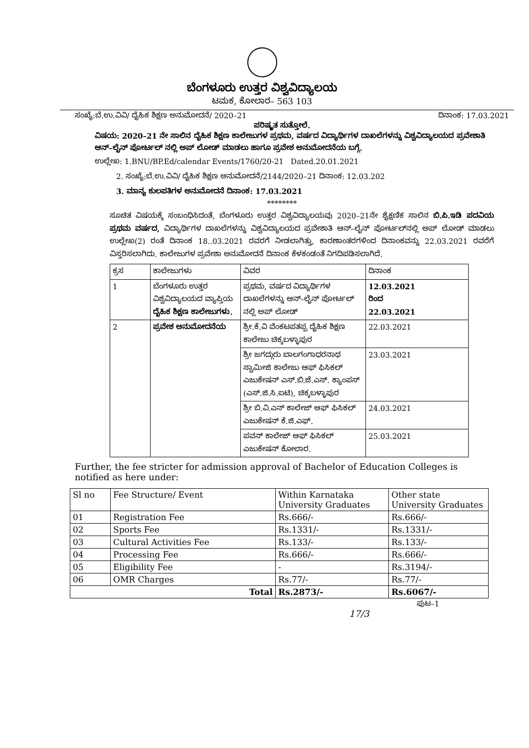ಬೆಂಗಳೂರು ಉತ್ತರ ವಿಶ್ವವಿದ್ಯಾಲಯ
ಟಮಕ, ಕೋಲಾರ– 563 103
ಸಂಖ್ಯೆ:ಬೆ.ಉ.ವಿವಿ/ ದೈಹಿಕ ಶಿಕ್ಷಣ ಅನುಮೋದನೆ/ 2020–21 ದಿನಾಂಕ: 17.03.2021
ಪರಿಷ್ಕೃತ ಸುತ್ತೋಲೆ.
ವಿಷಯ: 2020–21 ನೇ ಸಾಲಿನ ದೈಹಿಕ ಶಿಕ್ಷಣ ಕಾಲೇಜುಗಳ ಪ್ರಥಮ, ವರ್ಷದ ವಿದ್ಯಾರ್ಥಿಗಳ ದಾಖಲೆಗಳನ್ನು ವಿಶ್ವವಿದ್ಯಾಲಯದ ಪ್ರವೇಶಾತಿ ಆನ್–ಲೈನ್ ಪೋರ್ಟಲ್ ನಲ್ಲಿ ಅಪ್ ಲೋಡ್ ಮಾಡಲು ಹಾಗೂ ಪ್ರವೇಶ ಅನುಮೋದನೆಯ ಬಗ್ಗೆ.
ಉಲ್ಲೇಖ: 1.BNU/BP.Ed/calendar Events/1760/20-21 Dated.20.01.2021
2. ಸಂಖ್ಯೆ:ಬೆ.ಉ.ವಿವಿ/ ದೈಹಿಕ ಶಿಕ್ಷಣ ಅನುಮೋದನೆ/2144/2020–21 ದಿನಾಂಕ: 12.03.202
3. ಮಾನ್ಯ ಕುಲಪತಿಗಳ ಅನುಮೋದನೆ ದಿನಾಂಕ: 17.03.2021
********
ಸೂಚಿತ ವಿಷಯಕ್ಕೆ ಸಂಬಂಧಿಸಿದಂತೆ, ಬೆಂಗಳೂರು ಉತ್ತರ ವಿಶ್ವವಿದ್ಯಾಲಯವು 2020–21ನೇ ಶೈಕ್ಷಣಿಕ ಸಾಲಿನ ಬಿ.ಪಿ.ಇಡಿ ಪದವಿಯ ಪ್ರಥಮ ವರ್ಷದ, ವಿದ್ಯಾರ್ಥಿಗಳ ದಾಖಲೆಗಳನ್ನು ವಿಶ್ವವಿದ್ಯಾಲಯದ ಪ್ರವೇಶಾತಿ ಆನ್–ಲೈನ್ ಪೋರ್ಟಲ್‌ನಲ್ಲಿ ಅಪ್ ಲೋಡ್ ಮಾಡಲು ಉಲ್ಲೇಖ(2) ರಂತೆ ದಿನಾಂಕ 18..03.2021 ರವರಗೆ ನೀಡಲಾಗಿತ್ತು, ಕಾರಣಾಂತರಗಳಿಂದ ದಿನಾಂಕವನ್ನು 22.03.2021 ರವರೆಗೆ ವಿಸ್ತರಿಸಲಾಗಿದು. ಕಾಲೇಜುಗಳ ಪ್ರವೇಶಾ ಅನುಮೋದನೆ ದಿನಾಂಕ ಕೆಳಕಂಡಂತೆ ನಿಗದಿಪಡಿಸಲಾಗಿದೆ.
| ಕ್ರಸ | ಕಾಲೇಜುಗಳು | ವಿವರ | ದಿನಾಂಕ |
| --- | --- | --- | --- |
| 1 | ಬೆಂಗಳೂರು ಉತ್ತರ ವಿಶ್ವವಿದ್ಯಾಲಯದ ವ್ಯಾಪ್ತಿಯ ದೈಹಿಕ ಶಿಕ್ಷಣ ಕಾಲೇಜುಗಳು. | ಪ್ರಥಮ, ವರ್ಷದ ವಿದ್ಯಾರ್ಥಿಗಳ ದಾಖಲೆಗಳನ್ನು ಆನ್–ಲೈನ್ ಪೋರ್ಟಲ್ ನಲ್ಲಿ ಅಪ್ ಲೋಡ್ | 12.03.2021 ರಿಂದ 22.03.2021 |
| 2 | ಪ್ರವೇಶ ಅನುಮೋದನೆಯ | ಶ್ರೀ.ಕೆ.ವಿ ವೆಂಕಟಪತಪ್ಪ ದೈಹಿಕ ಶಿಕ್ಷಣ ಕಾಲೇಜು ಚಿಕ್ಕಬಳ್ಳಾಪುರ | 22.03.2021 |
| | | ಶ್ರೀ ಜಗದ್ಗುರು ಬಾಲಗಂಗಾಧರನಾಥ ಸ್ವಾಮೀಜಿ ಕಾಲೇಜು ಆಫ್ ಫಿಸಿಕಲ್ ಎಜುಕೇಷನ್ ಎಸ್.ಬಿ.ಜೆ.ಎಸ್. ಕ್ಯಾಂಪಸ್ (ಎಸ್.ಜಿ.ಸಿ.ಐಟಿ), ಚಿಕ್ಕಬಳ್ಳಾಪುರ | 23.03.2021 |
| | | ಶ್ರೀ ಬಿ.ವಿ.ಎನ್ ಕಾಲೇಜ್ ಆಫ್ ಫಿಸಿಕಲ್ ಎಜುಕೇಷನ್ ಕೆ.ಜಿ.ಎಫ್. | 24.03.2021 |
| | | ಪವನ್ ಕಾಲೇಜ್ ಆಫ್ ಫಿಸಿಕಲ್ ಎಜುಕೇಷನ್ ಕೋಲಾರ. | 25.03.2021 |
Further, the fee stricter for admission approval of Bachelor of Education Colleges is notified as here under:
| Sl no | Fee Structure/ Event | Within Karnataka University Graduates | Other state University Graduates |
| 01 | Registration Fee | Rs.666/- | Rs.666/- |
| 02 | Sports Fee | Rs.1331/- | Rs.1331/- |
| 03 | Cultural Activities Fee | Rs.133/- | Rs.133/- |
| 04 | Processing Fee | Rs.666/- | Rs.666/- |
| 05 | Eligibility Fee | - | Rs.3194/- |
| 06 | OMR Charges | Rs.77/- | Rs.77/- |
| Total | | Rs.2873/- | Rs.6067/- |
ಪುಟ–1
17/3